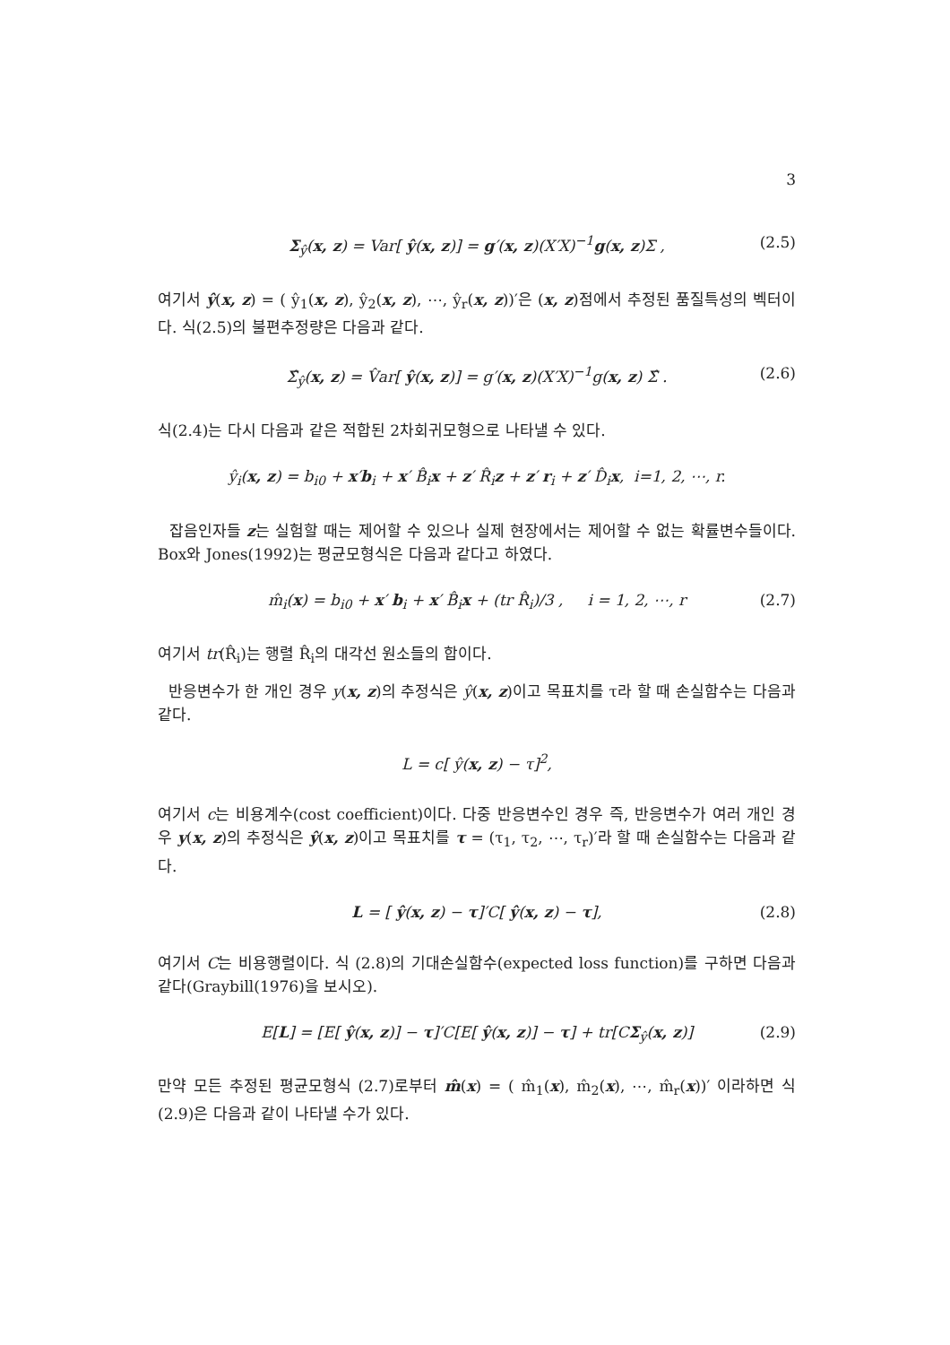3
Σ<sub>ŷ</sub>(x, z) = Var[ ŷ(x, z)] = g′(x, z)(X′X)<sup>−1</sup>g(x, z)Σ , (2.5)
여기서 ŷ(x, z) = ( ŷ<sub>1</sub>(x, z), ŷ<sub>2</sub>(x, z), ⋯, ŷ<sub>r</sub>(x, z))′은 (x, z)점에서 추정된 품질특성의 벡터이다. 식(2.5)의 불편추정량은 다음과 같다.
Σ̂<sub>ŷ</sub>(x, z) = V̂ar[ ŷ(x, z)] = g′(x, z)(X′X)<sup>−1</sup>g(x, z) Σ̂ . (2.6)
식(2.4)는 다시 다음과 같은 적합된 2차회귀모형으로 나타낼 수 있다.
ŷ<sub>i</sub>(x, z) = b<sub>i0</sub> + x′b<sub>i</sub> + x′ B̂<sub>i</sub>x + z′ R̂<sub>i</sub>z + z′ r<sub>i</sub> + z′ D̂<sub>i</sub>x, i=1, 2, ⋯, r.
잡음인자들 z는 실험할 때는 제어할 수 있으나 실제 현장에서는 제어할 수 없는 확률변수들이다. Box와 Jones(1992)는 평균모형식은 다음과 같다고 하였다.
m̂<sub>i</sub>(x) = b<sub>i0</sub> + x′ b<sub>i</sub> + x′ B̂<sub>i</sub>x + (tr R̂<sub>i</sub>)/3 , i = 1, 2, ⋯, r (2.7)
여기서 tr(R̂<sub>i</sub>)는 행렬 R̂<sub>i</sub>의 대각선 원소들의 합이다.
반응변수가 한 개인 경우 y(x, z)의 추정식은 ŷ(x, z)이고 목표치를 τ라 할 때 손실함수는 다음과 같다.
L = c[ ŷ(x, z) − τ]<sup>2</sup>,
여기서 c는 비용계수(cost coefficient)이다. 다중 반응변수인 경우 즉, 반응변수가 여러 개인 경우 y(x, z)의 추정식은 ŷ(x, z)이고 목표치를 τ = (τ<sub>1</sub>, τ<sub>2</sub>, ⋯, τ<sub>r</sub>)′라 할 때 손실함수는 다음과 같다.
L = [ ŷ(x, z) − τ]′C[ ŷ(x, z) − τ], (2.8)
여기서 C는 비용행렬이다. 식 (2.8)의 기대손실함수(expected loss function)를 구하면 다음과 같다(Graybill(1976)을 보시오).
E[L] = [E[ ŷ(x, z)] − τ]′C[E[ ŷ(x, z)] − τ] + tr[CΣ<sub>ŷ</sub>(x, z)] (2.9)
만약 모든 추정된 평균모형식 (2.7)로부터 m̂(x) = ( m̂<sub>1</sub>(x), m̂<sub>2</sub>(x), ⋯, m̂<sub>r</sub>(x))′ 이라하면 식(2.9)은 다음과 같이 나타낼 수가 있다.